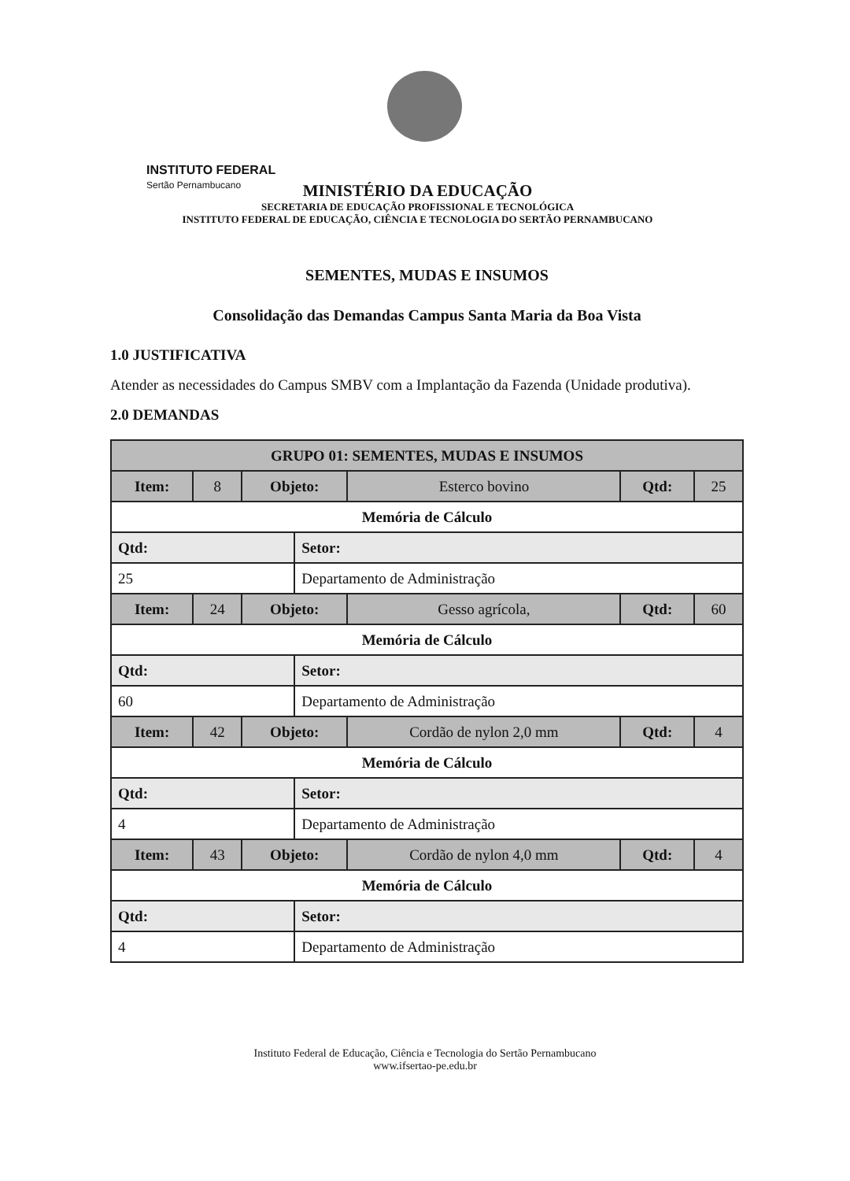INSTITUTO FEDERAL
Sertão Pernambucano
MINISTÉRIO DA EDUCAÇÃO
SECRETARIA DE EDUCAÇÃO PROFISSIONAL E TECNOLÓGICA
INSTITUTO FEDERAL DE EDUCAÇÃO, CIÊNCIA E TECNOLOGIA DO SERTÃO PERNAMBUCANO
SEMENTES, MUDAS E INSUMOS
Consolidação das Demandas Campus Santa Maria da Boa Vista
1.0 JUSTIFICATIVA
Atender as necessidades do Campus SMBV com a Implantação da Fazenda (Unidade produtiva).
2.0 DEMANDAS
| GRUPO 01: SEMENTES, MUDAS E INSUMOS | | | | | | |
| --- | --- | --- | --- | --- | --- | --- |
| Item: | 8 | Objeto: | | Esterco bovino | Qtd: | 25 |
| Memória de Cálculo | | | | | | |
| Qtd: | | | Setor: | | | |
| 25 | | | Departamento de Administração | | | |
| Item: | 24 | Objeto: | | Gesso agrícola, | Qtd: | 60 |
| Memória de Cálculo | | | | | | |
| Qtd: | | | Setor: | | | |
| 60 | | | Departamento de Administração | | | |
| Item: | 42 | Objeto: | | Cordão de nylon 2,0 mm | Qtd: | 4 |
| Memória de Cálculo | | | | | | |
| Qtd: | | | Setor: | | | |
| 4 | | | Departamento de Administração | | | |
| Item: | 43 | Objeto: | | Cordão de nylon 4,0 mm | Qtd: | 4 |
| Memória de Cálculo | | | | | | |
| Qtd: | | | Setor: | | | |
| 4 | | | Departamento de Administração | | | |
Instituto Federal de Educação, Ciência e Tecnologia do Sertão Pernambucano
www.ifsertao-pe.edu.br